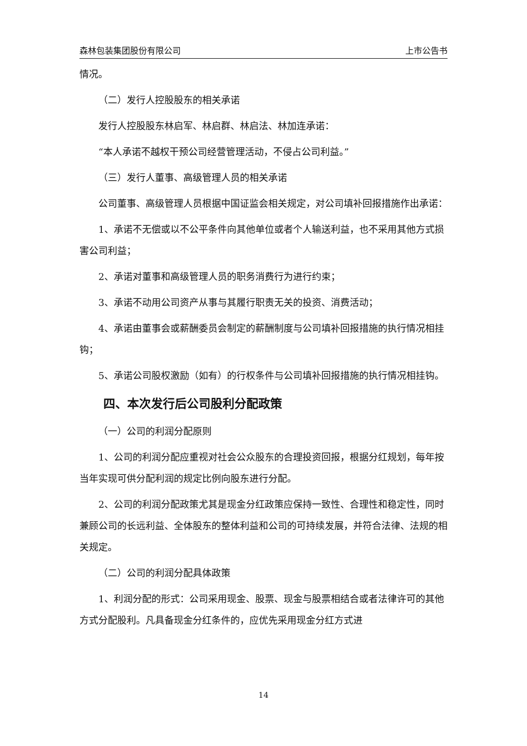森林包装集团股份有限公司 上市公告书
情况。
（二）发行人控股股东的相关承诺
发行人控股股东林启军、林启群、林启法、林加连承诺：
“本人承诺不越权干预公司经营管理活动，不侵占公司利益。”
（三）发行人董事、高级管理人员的相关承诺
公司董事、高级管理人员根据中国证监会相关规定，对公司填补回报措施作出承诺：
1、承诺不无偿或以不公平条件向其他单位或者个人输送利益，也不采用其他方式损害公司利益；
2、承诺对董事和高级管理人员的职务消费行为进行约束；
3、承诺不动用公司资产从事与其履行职责无关的投资、消费活动；
4、承诺由董事会或薪酬委员会制定的薪酬制度与公司填补回报措施的执行情况相挂钩；
5、承诺公司股权激励（如有）的行权条件与公司填补回报措施的执行情况相挂钩。
四、本次发行后公司股利分配政策
（一）公司的利润分配原则
1、公司的利润分配应重视对社会公众股东的合理投资回报，根据分红规划，每年按当年实现可供分配利润的规定比例向股东进行分配。
2、公司的利润分配政策尤其是现金分红政策应保持一致性、合理性和稳定性，同时兼顾公司的长远利益、全体股东的整体利益和公司的可持续发展，并符合法律、法规的相关规定。
（二）公司的利润分配具体政策
1、利润分配的形式：公司采用现金、股票、现金与股票相结合或者法律许可的其他方式分配股利。凡具备现金分红条件的，应优先采用现金分红方式进
14